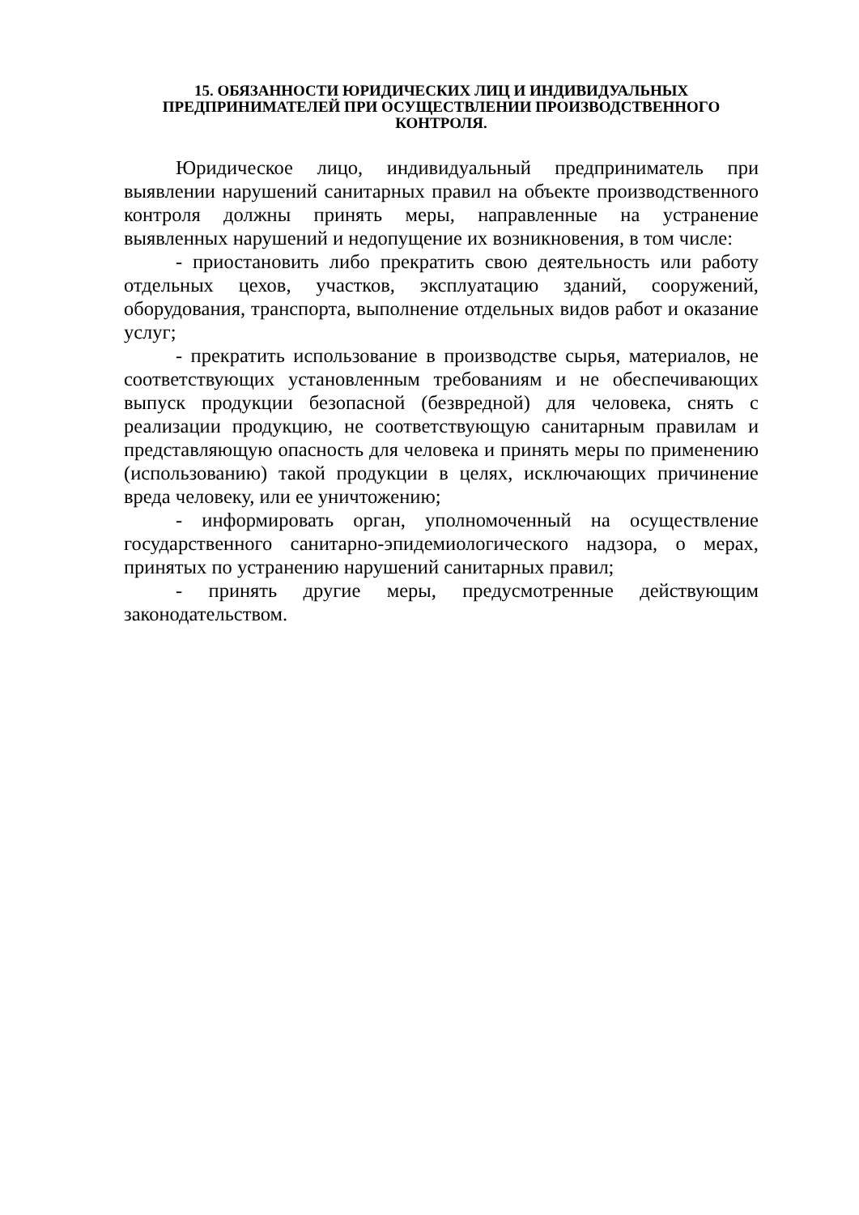15. ОБЯЗАННОСТИ ЮРИДИЧЕСКИХ ЛИЦ И ИНДИВИДУАЛЬНЫХ ПРЕДПРИНИМАТЕЛЕЙ ПРИ ОСУЩЕСТВЛЕНИИ ПРОИЗВОДСТВЕННОГО КОНТРОЛЯ.
Юридическое лицо, индивидуальный предприниматель при выявлении нарушений санитарных правил на объекте производственного контроля должны принять меры, направленные на устранение выявленных нарушений и недопущение их возникновения, в том числе:
- приостановить либо прекратить свою деятельность или работу отдельных цехов, участков, эксплуатацию зданий, сооружений, оборудования, транспорта, выполнение отдельных видов работ и оказание услуг;
- прекратить использование в производстве сырья, материалов, не соответствующих установленным требованиям и не обеспечивающих выпуск продукции безопасной (безвредной) для человека, снять с реализации продукцию, не соответствующую санитарным правилам и представляющую опасность для человека и принять меры по применению (использованию) такой продукции в целях, исключающих причинение вреда человеку, или ее уничтожению;
- информировать орган, уполномоченный на осуществление государственного санитарно-эпидемиологического надзора, о мерах, принятых по устранению нарушений санитарных правил;
- принять другие меры, предусмотренные действующим законодательством.